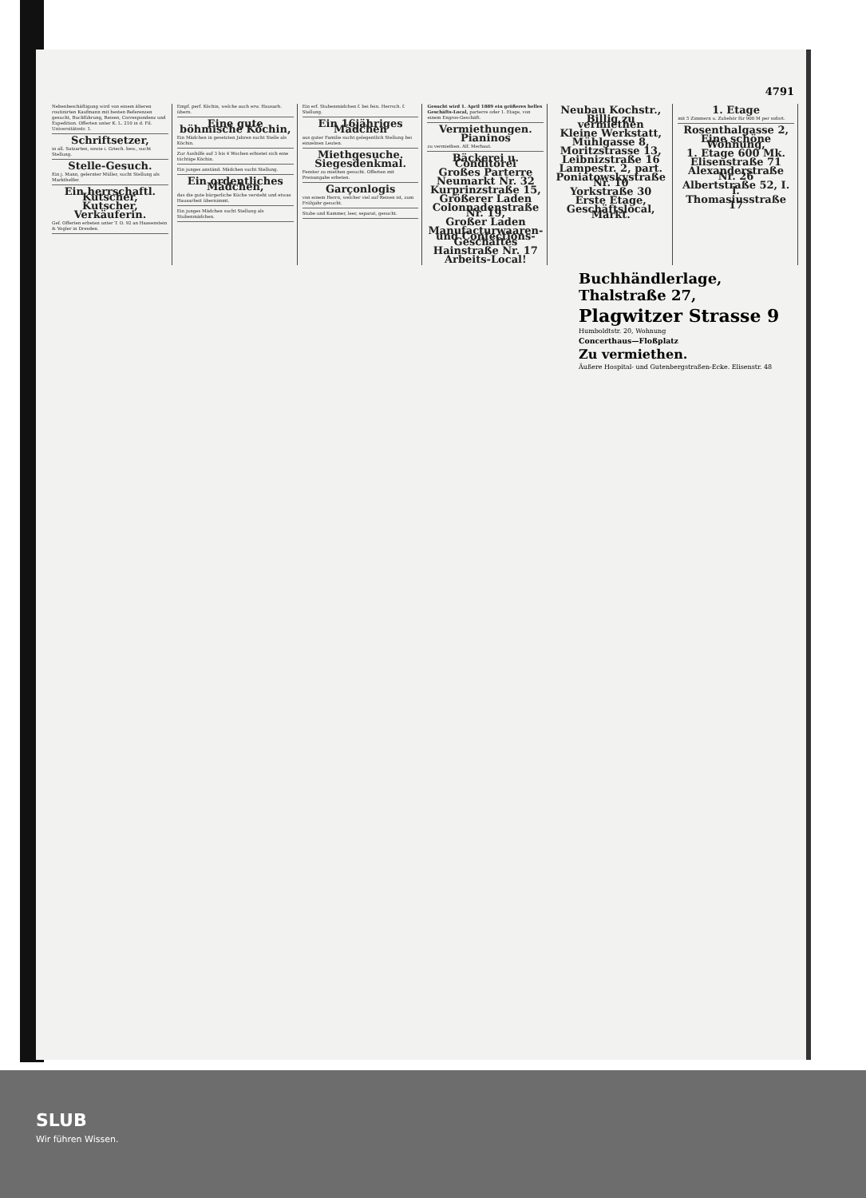4791
Nebenbeschäftigung wird von einem älteren routinirten Kaufmann mit besten Referenzen gesucht, Buchführung, Reisen, Correspondenz und Expedition. Offerten unter K. L. 210 in d. Fil. Universitätsstr. 1.
Schriftsetzer,
in all. Satzarten, sowie i. Griech. bew., sucht Stellung.
Stelle-Gesuch.
Ein j. Mann, gelernter Müller, sucht Stellung als Markthelfer.
Ein herrschaftl. Kutscher,
Kutscher,
Verkäuferin.
Gef. Offerten erbeten unter T. O. 92 an Haasenstein & Vogler in Dresden.
Empf. perf. Köchin, welche auch erw. Hausarb. übern.
Eine gute böhmische Köchin,
Ein Mädchen in gesetzten Jahren sucht Stelle als Köchin.
Zur Aushilfe auf 3 bis 4 Wochen erbietet sich eine tüchtige Köchin.
Ein junges anständ. Mädchen sucht Stellung.
Ein ordentliches Mädchen,
das die gute bürgerliche Küche versteht und etwas Hausarbeit übernimmt.
Ein junges Mädchen sucht Stellung als Stubenmädchen.
Ein erf. Stubenmädchen f. bei fein. Herrsch. f. Stellung.
Ein 16jähriges Mädchen
aus guter Familie sucht gelegentlich Stellung bei einzelnen Leuten.
Miethgesuche.
Siegesdenkmal.
Fenster zu miethen gesucht. Offerten mit Preisangabe erbeten.
Garçonlogis
von einem Herrn, welcher viel auf Reisen ist, zum Frühjahr gesucht.
Stube und Kammer, leer, separat, gesucht.
Gesucht wird 1. April 1889 ein größeres helles Geschäfts-Local, parterre oder 1. Etage, von einem Engros-Geschäft.
Vermiethungen.
Pianinos
zu vermiethen. Alf. Merhaut.
Bäckerei u. Conditorei
Großes Parterre
Neumarkt Nr. 32
Kurprinzstraße 15,
Größerer Laden
Colonnadenstraße Nr. 19,
Großer Laden
Manufacturwaaren- und Confections-Geschäftes
Hainstraße Nr. 17
Arbeits-Local!
Neubau Kochstr.,
Billig zu vermiethen
Kleine Werkstatt,
Mühlgasse 8,
Moritzstrasse 13,
Leibnizstraße 16
Lampestr. 2, part.
Poniatowskystraße Nr. 10
Yorkstraße 30
Erste Etage,
Geschäftslocal, Markt.
1. Etage
mit 5 Zimmern u. Zubehör für 900 M per sofort.
Rosenthalgasse 2,
Eine schöne Wohnung,
1. Etage 600 Mk.
Elisenstraße 71
Alexanderstraße Nr. 26
Albertstraße 52, I. l.
Thomasiusstraße 17
Buchhändlerlage, Thalstraße 27,
Plagwitzer Strasse 9
Humboldtstr. 20, Wohnung
Concerthaus—Floßplatz
Zu vermiethen.
Äußere Hospital- und Gutenbergstraßen-Ecke. Elisenstr. 48
SLUB
Wir führen Wissen.